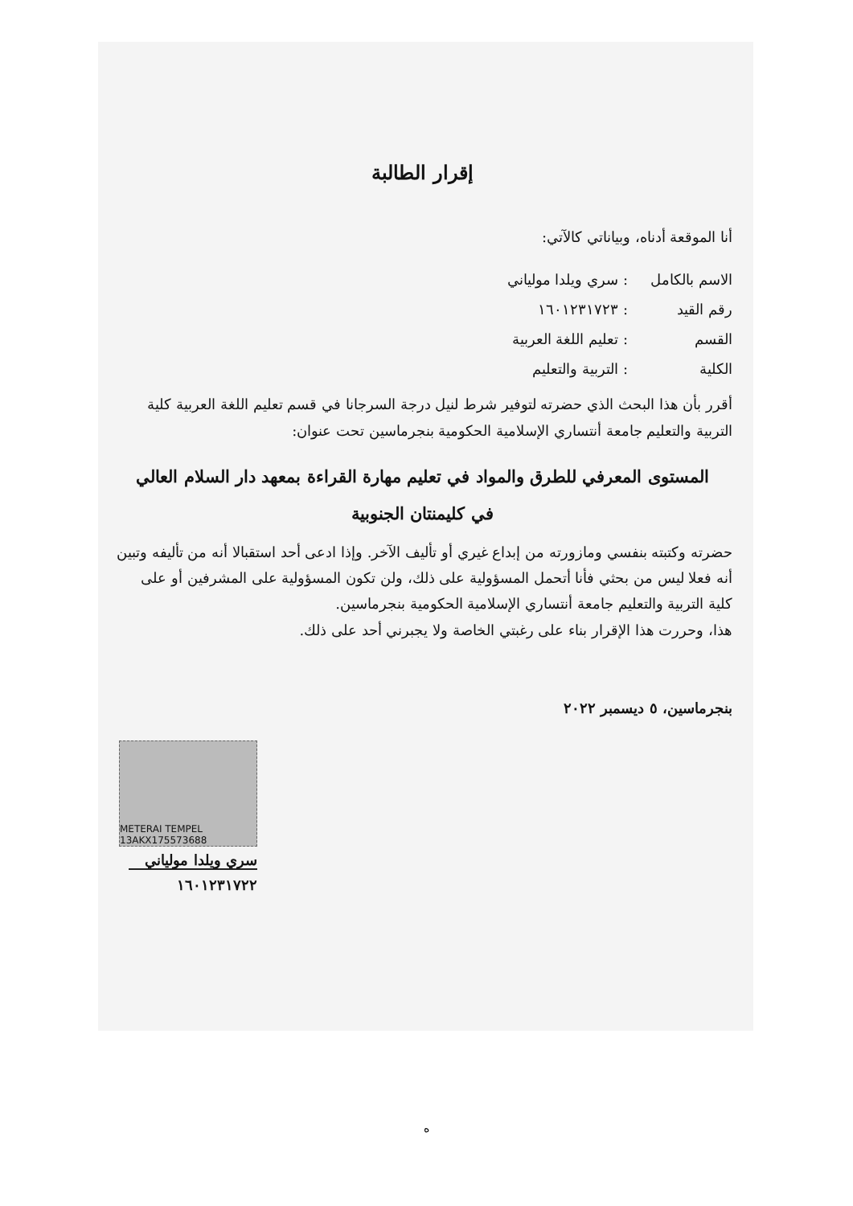إقرار الطالبة
أنا الموقعة أدناه، وبياناتي كالآتي:
| الاسم بالكامل | : سري ويلدا مولياني |
| رقم القيد | : ١٦٠١٢٣١٧٢٣ |
| القسم | : تعليم اللغة العربية |
| الكلية | : التربية والتعليم |
أقرر بأن هذا البحث الذي حضرته لتوفير شرط لنيل درجة السرجانا في قسم تعليم اللغة العربية كلية التربية والتعليم جامعة أنتساري الإسلامية الحكومية بنجرماسين تحت عنوان:
المستوى المعرفي للطرق والمواد في تعليم مهارة القراءة بمعهد دار السلام العالي
في كليمنتان الجنوبية
حضرته وكتبته بنفسي ومازورته من إبداع غيري أو تأليف الآخر. وإذا ادعى أحد استقبالا أنه من تأليفه وتبين أنه فعلا ليس من بحثي فأنا أتحمل المسؤولية على ذلك، ولن تكون المسؤولية على المشرفين أو على كلية التربية والتعليم جامعة أنتساري الإسلامية الحكومية بنجرماسين.
هذا، وحررت هذا الإقرار بناء على رغبتي الخاصة ولا يجبرني أحد على ذلك.
بنجرماسين، ٥ ديسمبر ٢٠٢٢
METERAI TEMPEL 13AKX175573688
سري ويلدا مولياني
١٦٠١٢٣١٧٢٢
ه